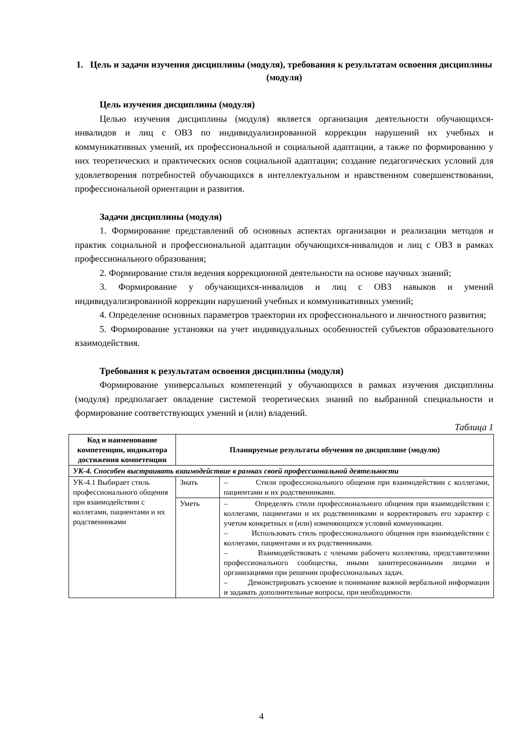1. Цель и задачи изучения дисциплины (модуля), требования к результатам освоения дисциплины (модуля)
Цель изучения дисциплины (модуля)
Целью изучения дисциплины (модуля) является организация деятельности обучающихся-инвалидов и лиц с ОВЗ по индивидуализированной коррекции нарушений их учебных и коммуникативных умений, их профессиональной и социальной адаптации, а также по формированию у них теоретических и практических основ социальной адаптации; создание педагогических условий для удовлетворения потребностей обучающихся в интеллектуальном и нравственном совершенствовании, профессиональной ориентации и развития.
Задачи дисциплины (модуля)
1. Формирование представлений об основных аспектах организации и реализации методов и практик социальной и профессиональной адаптации обучающихся-инвалидов и лиц с ОВЗ в рамках профессионального образования;
2. Формирование стиля ведения коррекционной деятельности на основе научных знаний;
3. Формирование у обучающихся-инвалидов и лиц с ОВЗ навыков и умений индивидуализированной коррекции нарушений учебных и коммуникативных умений;
4. Определение основных параметров траектории их профессионального и личностного развития;
5. Формирование установки на учет индивидуальных особенностей субъектов образовательного взаимодействия.
Требования к результатам освоения дисциплины (модуля)
Формирование универсальных компетенций у обучающихся в рамках изучения дисциплины (модуля) предполагает овладение системой теоретических знаний по выбранной специальности и формирование соответствующих умений и (или) владений.
Таблица 1
| Код и наименование компетенции, индикатора достижения компетенции | Планируемые результаты обучения по дисциплине (модулю) | |
| --- | --- | --- |
| УК-4. Способен выстраивать взаимодействие в рамках своей профессиональной деятельности | | |
| УК-4.1 Выбирает стиль профессионального общения при взаимодействии с коллегами, пациентами и их родственниками | Знать | – Стили профессионального общения при взаимодействии с коллегами, пациентами и их родственниками. |
| | Уметь | – Определять стили профессионального общения при взаимодействии с коллегами, пациентами и их родственниками и корректировать его характер с учетом конкретных и (или) изменяющихся условий коммуникации. – Использовать стиль профессионального общения при взаимодействии с коллегами, пациентами и их родственниками. – Взаимодействовать с членами рабочего коллектива, представителями профессионального сообщества, иными заинтересованными лицами и организациями при решении профессиональных задач. – Демонстрировать усвоение и понимание важной вербальной информации и задавать дополнительные вопросы, при необходимости. |
4